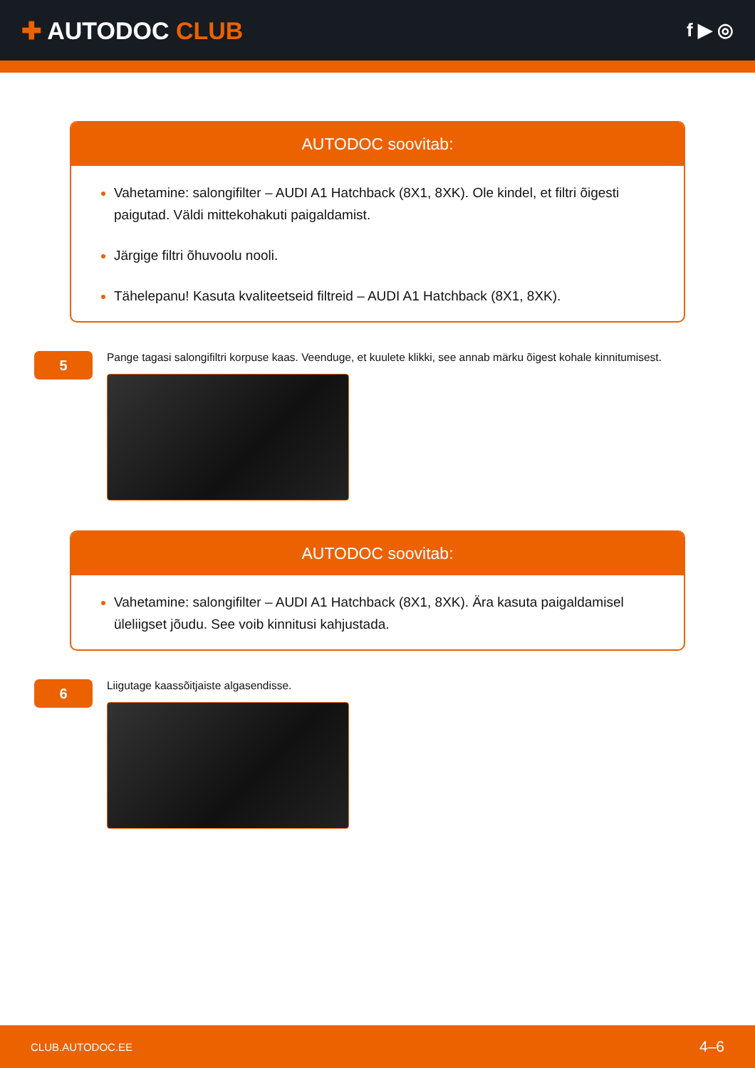✚ AUTODOC CLUB
f ▶ ◎
AUTODOC soovitab:
Vahetamine: salongifilter – AUDI A1 Hatchback (8X1, 8XK). Ole kindel, et filtri õigesti paigutad. Väldi mittekohakuti paigaldamist.
Järgige filtri õhuvoolu nooli.
Tähelepanu! Kasuta kvaliteetseid filtreid – AUDI A1 Hatchback (8X1, 8XK).
5
Pange tagasi salongifiltri korpuse kaas. Veenduge, et kuulete klikki, see annab märku õigest kohale kinnitumisest.
AUTODOC soovitab:
Vahetamine: salongifilter – AUDI A1 Hatchback (8X1, 8XK). Ära kasuta paigaldamisel üleliigset jõudu. See voib kinnitusi kahjustada.
6
Liigutage kaassõitjaiste algasendisse.
CLUB.AUTODOC.EE 4–6